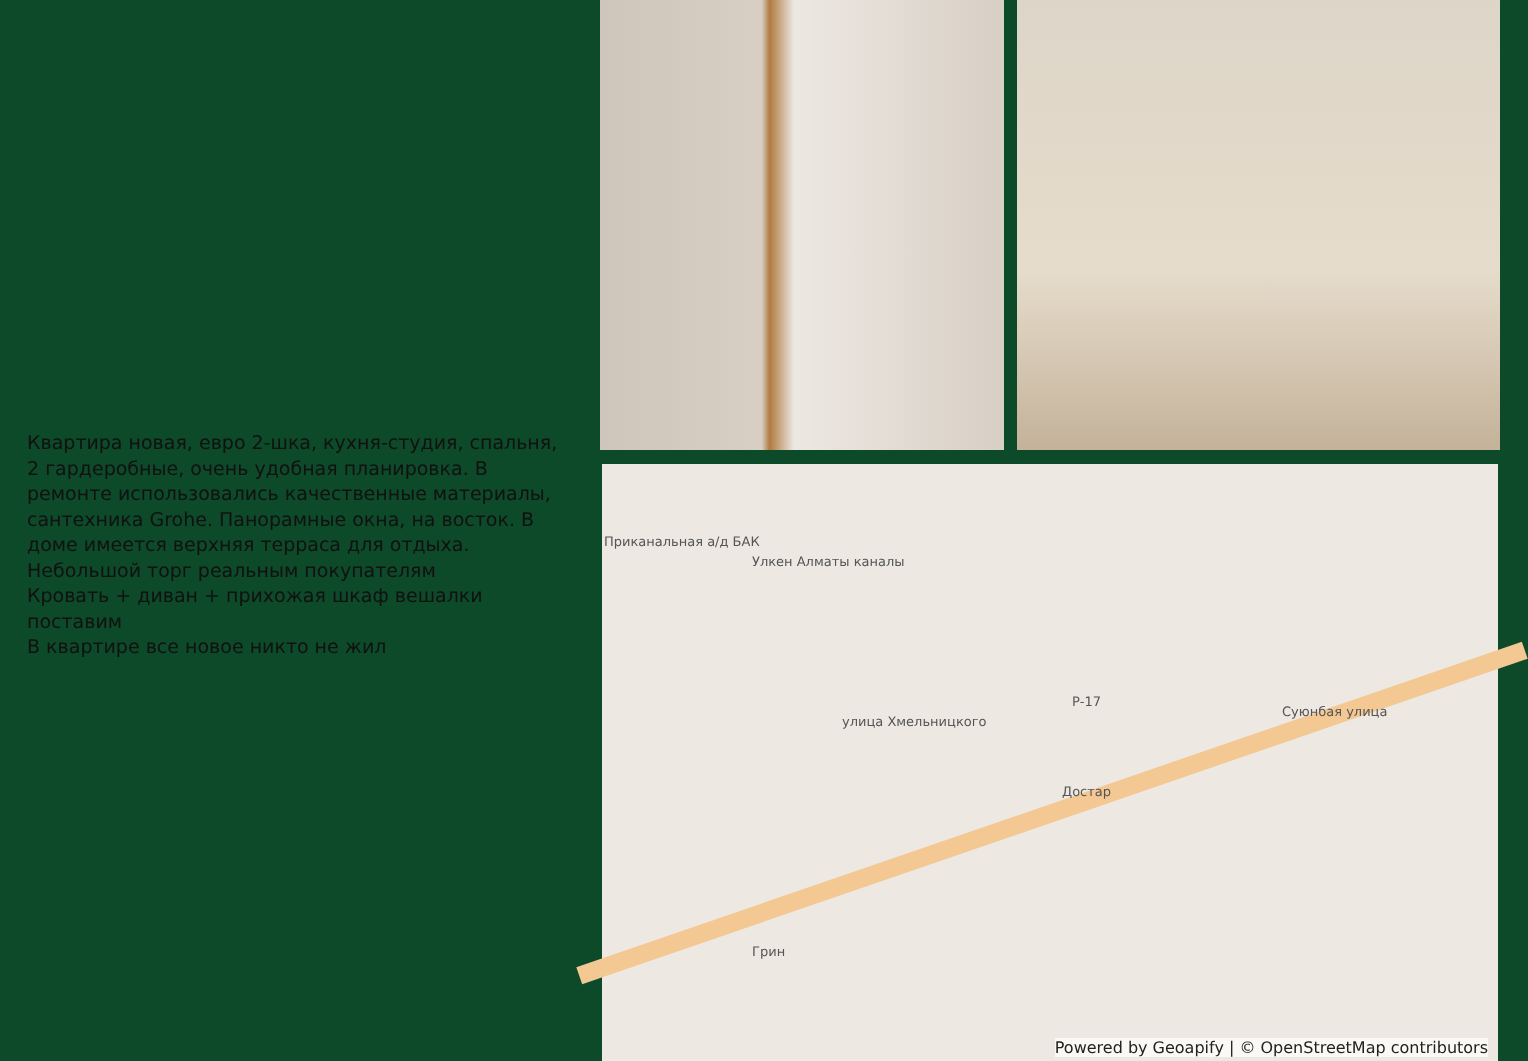Квартира новая, евро 2-шка, кухня-студия, спальня, 2 гардеробные, очень удобная планировка. В ремонте использовались качественные материалы, сантехника Grohe. Панорамные окна, на восток. В доме имеется верхняя терраса для отдыха. Небольшой торг реальным покупателям
Кровать + диван + прихожая шкаф вешалки поставим
В квартире все новое никто не жил
Приканальная а/д БАК
Улкен Алматы каналы
Р-17
Достар
Грин
улица Хмельницкого
Суюнбая улица
Powered by Geoapify | © OpenStreetMap contributors